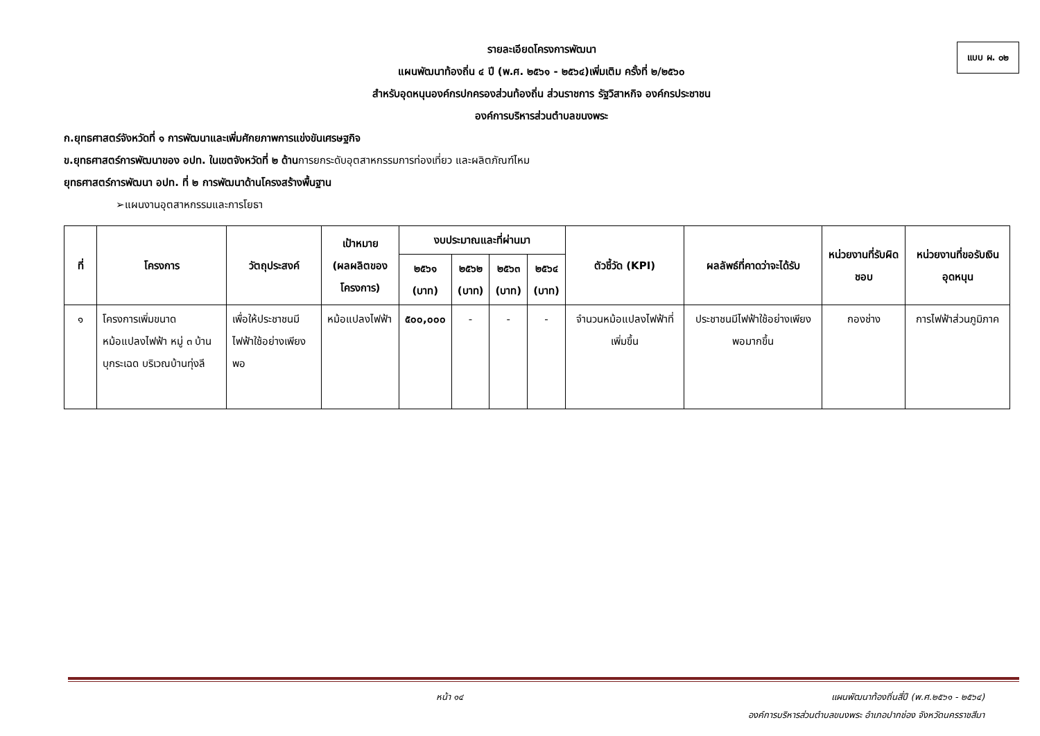แบบ ผ. ๐๒
รายละเอียดโครงการพัฒนา
แผนพัฒนาท้องถิ่น ๔ ปี (พ.ศ. ๒๕๖๑ - ๒๕๖๔)เพิ่มเติม ครั้งที่ ๒/๒๕๖๐
สำหรับอุดหนุนองค์กรปกครองส่วนท้องถิ่น ส่วนราชการ รัฐวิสาหกิจ องค์กรประชาชน
องค์การบริหารส่วนตำบลขนงพระ
ก.ยุทธศาสตร์จังหวัดที่ ๑ การพัฒนาและเพิ่มศักยภาพการแข่งขันเศรษฐกิจ
ข.ยุทธศาสตร์การพัฒนาของ อปท. ในเขตจังหวัดที่ ๒ ด้านการยกระดับอุตสาหกรรมการท่องเที่ยว และผลิตภัณฑ์ไหม
ยุทธศาสตร์การพัฒนา อปท. ที่ ๒ การพัฒนาด้านโครงสร้างพื้นฐาน
➢แผนงานอุตสาหกรรมและการโยธา
| ที่ | โครงการ | วัตถุประสงค์ | เป้าหมาย (ผลผลิตของโครงการ) | งบประมาณและที่ผ่านมา | | | | ตัวชี้วัด (KPI) | ผลลัพธ์ที่คาดว่าจะได้รับ | หน่วยงานที่รับผิดชอบ | หน่วยงานที่ขอรับเงินอุดหนุน |
| --- | --- | --- | --- | --- | --- | --- | --- | --- | --- | --- | --- |
| | | | | ๒๕๖๑ (บาท) | ๒๕๖๒ (บาท) | ๒๕๖๓ (บาท) | ๒๕๖๔ (บาท) | | | | |
| ๑ | โครงการเพิ่มขนาดหม้อแปลงไฟฟ้า หมู่ ๓ บ้านบุกระเฉด บริเวณบ้านทุ่งลี | เพื่อให้ประชาชนมีไฟฟ้าใช้อย่างเพียงพอ | หม้อแปลงไฟฟ้า | ๕๐๐,๐๐๐ | - | - | - | จำนวนหม้อแปลงไฟฟ้าที่เพิ่มขึ้น | ประชาชนมีไฟฟ้าใช้อย่างเพียงพอมากขึ้น | กองช่าง | การไฟฟ้าส่วนภูมิภาค |
หน้า ๑๔ แผนพัฒนาท้องถิ่นสี่ปี (พ.ศ.๒๕๖๑ - ๒๕๖๔)
องค์การบริหารส่วนตำบลขนงพระ อำเภอปากช่อง จังหวัดนครราชสีมา